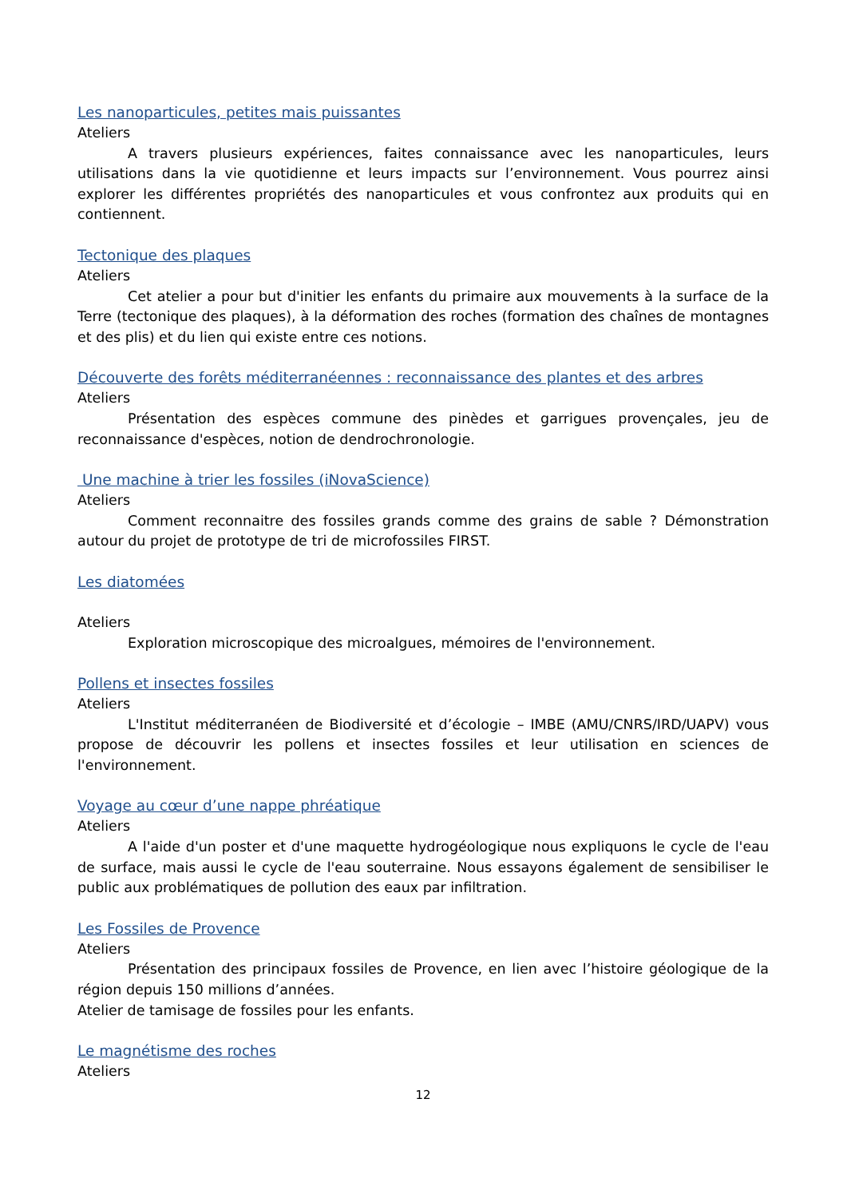Les nanoparticules, petites mais puissantes
Ateliers
A travers plusieurs expériences, faites connaissance avec les nanoparticules, leurs utilisations dans la vie quotidienne et leurs impacts sur l’environnement. Vous pourrez ainsi explorer les différentes propriétés des nanoparticules et vous confrontez aux produits qui en contiennent.
Tectonique des plaques
Ateliers
Cet atelier a pour but d'initier les enfants du primaire aux mouvements à la surface de la Terre (tectonique des plaques), à la déformation des roches (formation des chaînes de montagnes et des plis) et du lien qui existe entre ces notions.
Découverte des forêts méditerranéennes : reconnaissance des plantes et des arbres
Ateliers
Présentation des espèces commune des pinèdes et garrigues provençales, jeu de reconnaissance d'espèces, notion de dendrochronologie.
Une machine à trier les fossiles (iNovaScience)
Ateliers
Comment reconnaitre des fossiles grands comme des grains de sable ? Démonstration autour du projet de prototype de tri de microfossiles FIRST.
Les diatomées
Ateliers
Exploration microscopique des microalgues, mémoires de l'environnement.
Pollens et insectes fossiles
Ateliers
L'Institut méditerranéen de Biodiversité et d’écologie – IMBE (AMU/CNRS/IRD/UAPV) vous propose de découvrir les pollens et insectes fossiles et leur utilisation en sciences de l'environnement.
Voyage au cœur d’une nappe phréatique
Ateliers
A l'aide d'un poster et d'une maquette hydrogéologique nous expliquons le cycle de l'eau de surface, mais aussi le cycle de l'eau souterraine. Nous essayons également de sensibiliser le public aux problématiques de pollution des eaux par infiltration.
Les Fossiles de Provence
Ateliers
Présentation des principaux fossiles de Provence, en lien avec l’histoire géologique de la région depuis 150 millions d’années.
Atelier de tamisage de fossiles pour les enfants.
Le magnétisme des roches
Ateliers
12